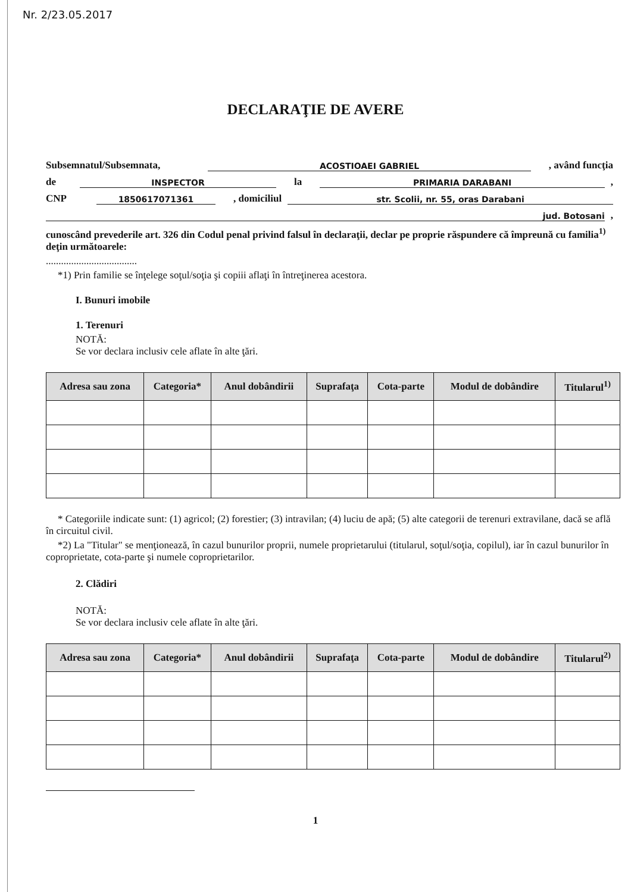Nr. 2/23.05.2017
DECLARAŢIE DE AVERE
Subsemnatul/Subsemnata, ACOSTIOAEI GABRIEL, având funcţia
de INSPECTOR la PRIMARIA DARABANI,
CNP 1850617071361, domiciliul str. Scolii, nr. 55, oras Darabani
jud. Botosani,
cunoscând prevederile art. 326 din Codul penal privind falsul în declaraţii, declar pe proprie răspundere că împreună cu familia<sup>1)</sup> deţin următoarele:
....................................
*1) Prin familie se înţelege soţul/soţia şi copiii aflaţi în întreţinerea acestora.
I. Bunuri imobile
1. Terenuri
NOTĂ:
Se vor declara inclusiv cele aflate în alte ţări.
| Adresa sau zona | Categoria* | Anul dobândirii | Suprafaţa | Cota-parte | Modul de dobândire | Titularul<sup>1)</sup> |
| --- | --- | --- | --- | --- | --- | --- |
* Categoriile indicate sunt: (1) agricol; (2) forestier; (3) intravilan; (4) luciu de apă; (5) alte categorii de terenuri extravilane, dacă se află în circuitul civil.
*2) La "Titular" se menţionează, în cazul bunurilor proprii, numele proprietarului (titularul, soţul/soţia, copilul), iar în cazul bunurilor în coproprietate, cota-parte şi numele coproprietarilor.
2. Clădiri
NOTĂ:
Se vor declara inclusiv cele aflate în alte ţări.
| Adresa sau zona | Categoria* | Anul dobândirii | Suprafaţa | Cota-parte | Modul de dobândire | Titularul<sup>2)</sup> |
| --- | --- | --- | --- | --- | --- | --- |
1